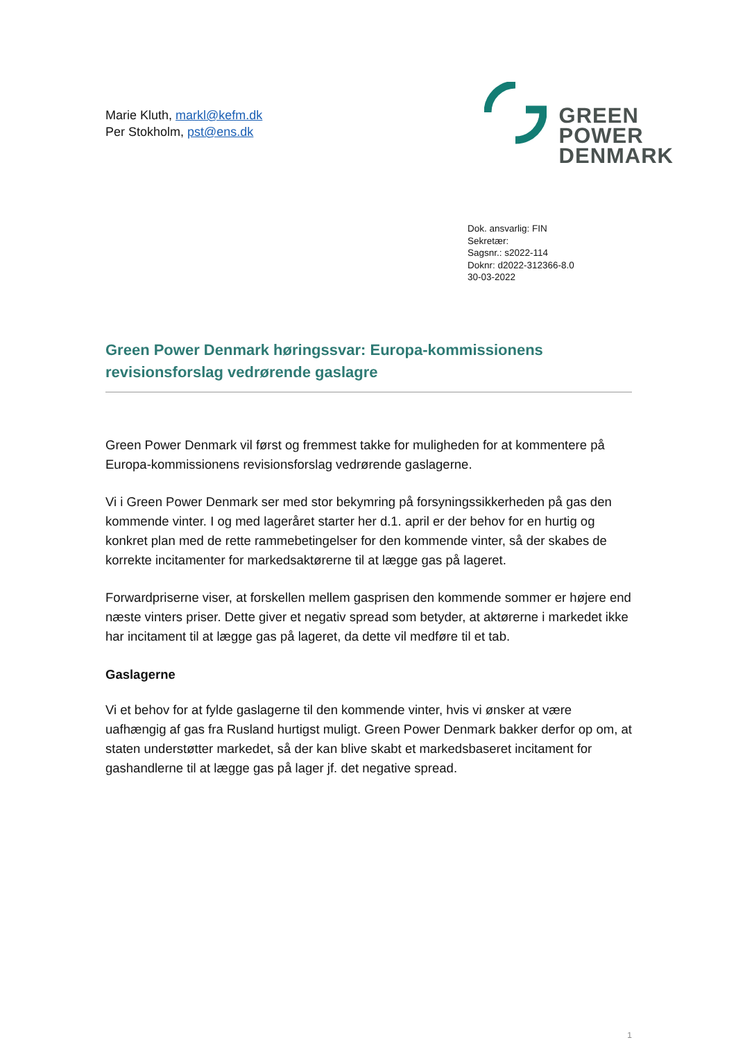Marie Kluth, markl@kefm.dk
Per Stokholm, pst@ens.dk
GREEN
POWER
DENMARK
Dok. ansvarlig: FIN
Sekretær:
Sagsnr.: s2022-114
Doknr: d2022-312366-8.0
30-03-2022
Green Power Denmark høringssvar: Europa-kommissionens revisionsforslag vedrørende gaslagre
Green Power Denmark vil først og fremmest takke for muligheden for at kommentere på Europa-kommissionens revisionsforslag vedrørende gaslagerne.
Vi i Green Power Denmark ser med stor bekymring på forsyningssikkerheden på gas den kommende vinter. I og med lageråret starter her d.1. april er der behov for en hurtig og konkret plan med de rette rammebetingelser for den kommende vinter, så der skabes de korrekte incitamenter for markedsaktørerne til at lægge gas på lageret.
Forwardpriserne viser, at forskellen mellem gasprisen den kommende sommer er højere end næste vinters priser. Dette giver et negativ spread som betyder, at aktørerne i markedet ikke har incitament til at lægge gas på lageret, da dette vil medføre til et tab.
Gaslagerne
Vi et behov for at fylde gaslagerne til den kommende vinter, hvis vi ønsker at være uafhængig af gas fra Rusland hurtigst muligt. Green Power Denmark bakker derfor op om, at staten understøtter markedet, så der kan blive skabt et markedsbaseret incitament for gashandlerne til at lægge gas på lager jf. det negative spread.
1